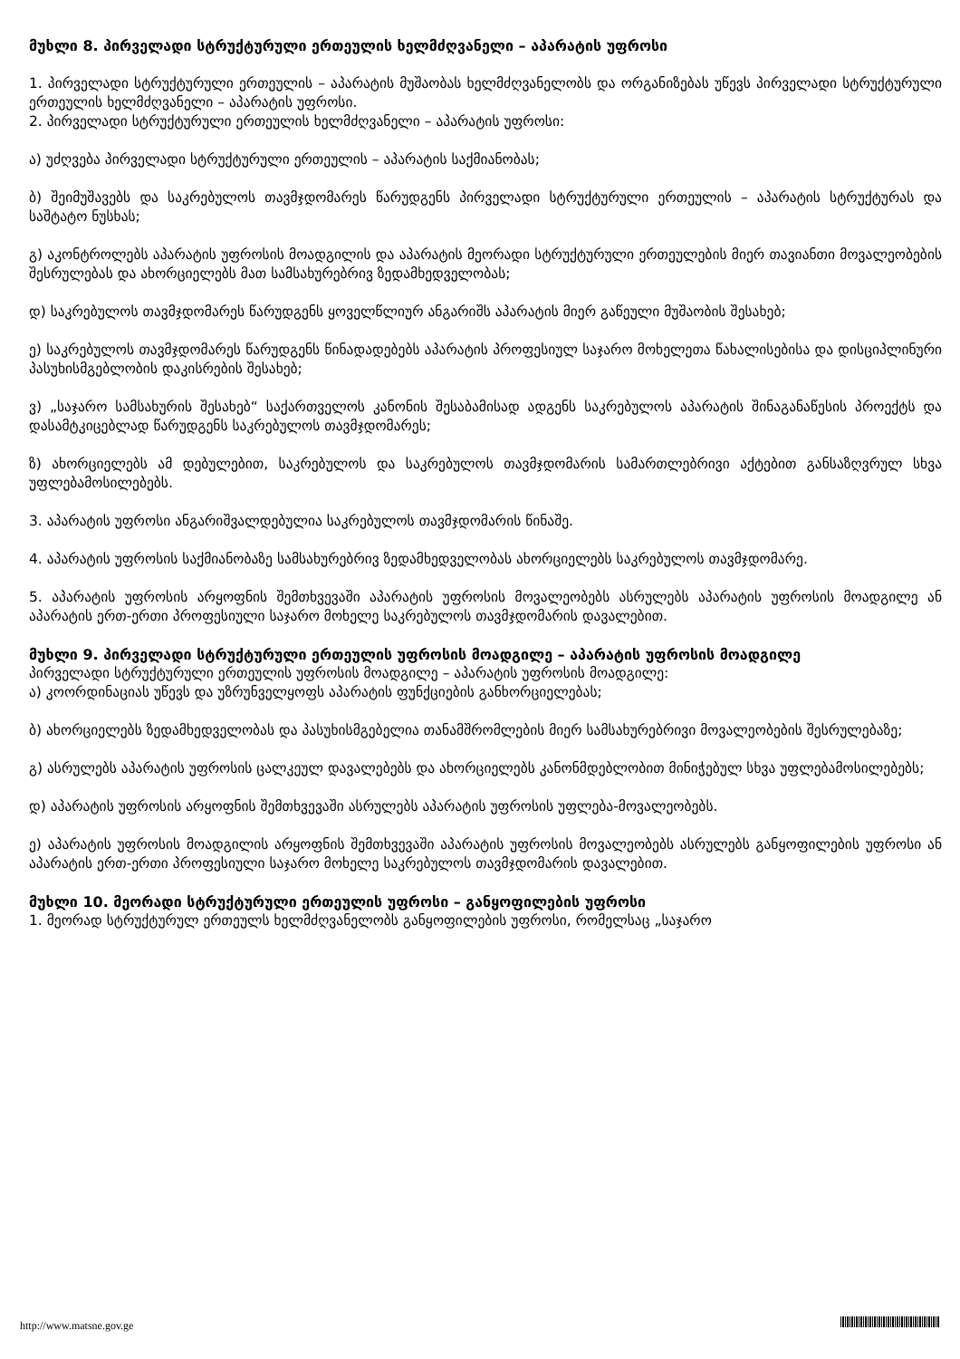მუხლი 8. პირველადი სტრუქტურული ერთეულის ხელმძღვანელი – აპარატის უფროსი
1. პირველადი სტრუქტურული ერთეულის – აპარატის მუშაობას ხელმძღვანელობს და ორგანიზებას უწევს პირველადი სტრუქტურული ერთეულის ხელმძღვანელი – აპარატის უფროსი.
2. პირველადი სტრუქტურული ერთეულის ხელმძღვანელი – აპარატის უფროსი:
ა) უძღვება პირველადი სტრუქტურული ერთეულის – აპარატის საქმიანობას;
ბ) შეიმუშავებს და საკრებულოს თავმჯდომარეს წარუდგენს პირველადი სტრუქტურული ერთეულის – აპარატის სტრუქტურას და საშტატო ნუსხას;
გ) აკონტროლებს აპარატის უფროსის მოადგილის და აპარატის მეორადი სტრუქტურული ერთეულების მიერ თავიანთი მოვალეობების შესრულებას და ახორციელებს მათ სამსახურებრივ ზედამხედველობას;
დ) საკრებულოს თავმჯდომარეს წარუდგენს ყოველწლიურ ანგარიშს აპარატის მიერ გაწეული მუშაობის შესახებ;
ე) საკრებულოს თავმჯდომარეს წარუდგენს წინადადებებს აპარატის პროფესიულ საჯარო მოხელეთა წახალისებისა და დისციპლინური პასუხისმგებლობის დაკისრების შესახებ;
ვ) „საჯარო სამსახურის შესახებ“ საქართველოს კანონის შესაბამისად ადგენს საკრებულოს აპარატის შინაგანაწესის პროექტს და დასამტკიცებლად წარუდგენს საკრებულოს თავმჯდომარეს;
ზ) ახორციელებს ამ დებულებით, საკრებულოს და საკრებულოს თავმჯდომარის სამართლებრივი აქტებით განსაზღვრულ სხვა უფლებამოსილებებს.
3. აპარატის უფროსი ანგარიშვალდებულია საკრებულოს თავმჯდომარის წინაშე.
4. აპარატის უფროსის საქმიანობაზე სამსახურებრივ ზედამხედველობას ახორციელებს საკრებულოს თავმჯდომარე.
5. აპარატის უფროსის არყოფნის შემთხვევაში აპარატის უფროსის მოვალეობებს ასრულებს აპარატის უფროსის მოადგილე ან აპარატის ერთ-ერთი პროფესიული საჯარო მოხელე საკრებულოს თავმჯდომარის დავალებით.
მუხლი 9. პირველადი სტრუქტურული ერთეულის უფროსის მოადგილე – აპარატის უფროსის მოადგილე
პირველადი სტრუქტურული ერთეულის უფროსის მოადგილე – აპარატის უფროსის მოადგილე:
ა) კოორდინაციას უწევს და უზრუნველყოფს აპარატის ფუნქციების განხორციელებას;
ბ) ახორციელებს ზედამხედველობას და პასუხისმგებელია თანამშრომლების მიერ სამსახურებრივი მოვალეობების შესრულებაზე;
გ) ასრულებს აპარატის უფროსის ცალკეულ დავალებებს და ახორციელებს კანონმდებლობით მინიჭებულ სხვა უფლებამოსილებებს;
დ) აპარატის უფროსის არყოფნის შემთხვევაში ასრულებს აპარატის უფროსის უფლება-მოვალეობებს.
ე) აპარატის უფროსის მოადგილის არყოფნის შემთხვევაში აპარატის უფროსის მოვალეობებს ასრულებს განყოფილების უფროსი ან აპარატის ერთ-ერთი პროფესიული საჯარო მოხელე საკრებულოს თავმჯდომარის დავალებით.
მუხლი 10. მეორადი სტრუქტურული ერთეულის უფროსი – განყოფილების უფროსი
1. მეორად სტრუქტურულ ერთეულს ხელმძღვანელობს განყოფილების უფროსი, რომელსაც „საჯარო
http://www.matsne.gov.ge